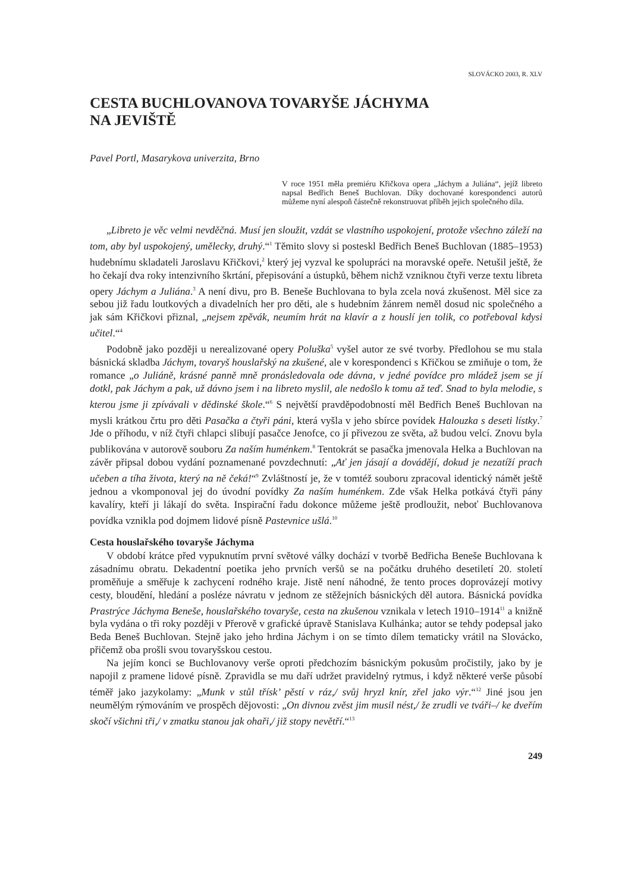SLOVÁCKO 2003, R. XLV
CESTA BUCHLOVANOVA TOVARYŠE JÁCHYMA
NA JEVIŠTĚ
Pavel Portl, Masarykova univerzita, Brno
V roce 1951 měla premiéru Křičkova opera „Jáchym a Juliána“, jejíž libreto napsal Bedřich Beneš Buchlovan. Díky dochované korespondenci autorů můžeme nyní alespoň částečně rekonstruovat příběh jejich společného díla.
„Libreto je věc velmi nevděčná. Musí jen sloužit, vzdát se vlastního uspokojení, protože všechno záleží na tom, aby byl uspokojený, umělecky, druhý.“<sup>1</sup> Těmito slovy si posteskl Bedřich Beneš Buchlovan (1885–1953) hudebnímu skladateli Jaroslavu Křičkovi,<sup>2</sup> který jej vyzval ke spolupráci na moravské opeře. Netušil ještě, že ho čekají dva roky intenzivního škrtání, přepisování a ústupků, během nichž vzniknou čtyři verze textu libreta opery Jáchym a Juliána.<sup>3</sup> A není divu, pro B. Beneše Buchlovana to byla zcela nová zkušenost. Měl sice za sebou již řadu loutkových a divadelních her pro děti, ale s hudebním žánrem neměl dosud nic společného a jak sám Křičkovi přiznal, „nejsem zpěvák, neumím hrát na klavír a z houslí jen tolik, co potřeboval kdysi učitel.“<sup>4</sup>
Podobně jako později u nerealizované opery Poluška<sup>5</sup> vyšel autor ze své tvorby. Předlohou se mu stala básnická skladba Jáchym, tovaryš houslařský na zkušené, ale v korespondenci s Křičkou se zmiňuje o tom, že romance „o Juliáně, krásné panně mně pronásledovala ode dávna, v jedné povídce pro mládež jsem se jí dotkl, pak Jáchym a pak, už dávno jsem i na libreto myslil, ale nedošlo k tomu až teď. Snad to byla melodie, s kterou jsme ji zpívávali v dědinské škole.“<sup>6</sup> S největší pravděpodobností měl Bedřich Beneš Buchlovan na mysli krátkou črtu pro děti Pasačka a čtyři páni, která vyšla v jeho sbírce povídek Halouzka s deseti lístky.<sup>7</sup> Jde o příhodu, v níž čtyři chlapci slibují pasačce Jenofce, co jí přivezou ze světa, až budou velcí. Znovu byla publikována v autorově souboru Za naším huménkem.<sup>8</sup> Tentokrát se pasačka jmenovala Helka a Buchlovan na závěr připsal dobou vydání poznamenané povzdechnutí: „Ať jen jásají a dovádějí, dokud je nezatíží prach učeben a tíha života, který na ně čeká!“<sup>9</sup> Zvláštností je, že v tomtéž souboru zpracoval identický námět ještě jednou a vkomponoval jej do úvodní povídky Za naším huménkem. Zde však Helka potkává čtyři pány kavalíry, kteří ji lákají do světa. Inspirační řadu dokonce můžeme ještě prodloužit, neboť Buchlovanova povídka vznikla pod dojmem lidové písně Pastevnice ušlá.<sup>10</sup>
Cesta houslařského tovaryše Jáchyma
V období krátce před vypuknutím první světové války dochází v tvorbě Bedřicha Beneše Buchlovana k zásadnímu obratu. Dekadentní poetika jeho prvních veršů se na počátku druhého desetiletí 20. století proměňuje a směřuje k zachycení rodného kraje. Jistě není náhodné, že tento proces doprovázejí motivy cesty, bloudění, hledání a posléze návratu v jednom ze stěžejních básnických děl autora. Básnická povídka Prastrýce Jáchyma Beneše, houslařského tovaryše, cesta na zkušenou vznikala v letech 1910–1914<sup>11</sup> a knižně byla vydána o tři roky později v Přerově v grafické úpravě Stanislava Kulhánka; autor se tehdy podepsal jako Beda Beneš Buchlovan. Stejně jako jeho hrdina Jáchym i on se tímto dílem tematicky vrátil na Slovácko, přičemž oba prošli svou tovaryšskou cestou.
Na jejím konci se Buchlovanovy verše oproti předchozím básnickým pokusům pročistily, jako by je napojil z pramene lidové písně. Zpravidla se mu daří udržet pravidelný rytmus, i když některé verše působí téměř jako jazykolamy: „Munk v stůl třísk’ pěstí v ráz,/ svůj hryzl knír, zřel jako výr.“<sup>12</sup> Jiné jsou jen neumělým rýmováním ve prospěch dějovosti: „On divnou zvěst jim musil nést,/ že zrudli ve tváři–/ ke dveřím skočí všichni tři,/ v zmatku stanou jak ohaři,/ již stopy nevětří.“<sup>13</sup>
249